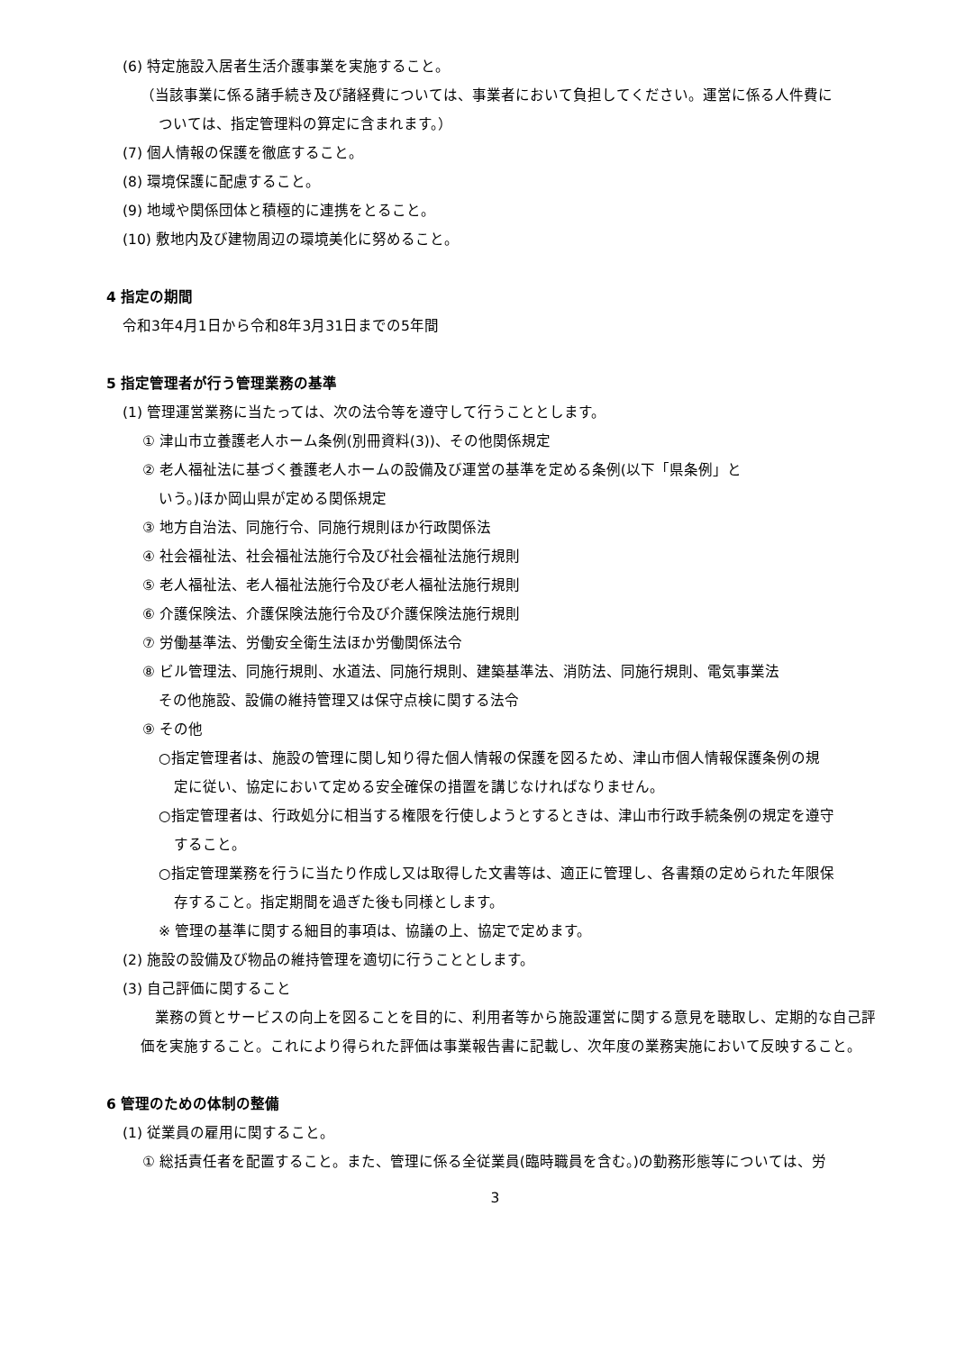(6) 特定施設入居者生活介護事業を実施すること。
（当該事業に係る諸手続き及び諸経費については、事業者において負担してください。運営に係る人件費に
ついては、指定管理料の算定に含まれます。）
(7) 個人情報の保護を徹底すること。
(8) 環境保護に配慮すること。
(9) 地域や関係団体と積極的に連携をとること。
(10) 敷地内及び建物周辺の環境美化に努めること。
4 指定の期間
令和3年4月1日から令和8年3月31日までの5年間
5 指定管理者が行う管理業務の基準
(1) 管理運営業務に当たっては、次の法令等を遵守して行うこととします。
① 津山市立養護老人ホーム条例(別冊資料(3))、その他関係規定
② 老人福祉法に基づく養護老人ホームの設備及び運営の基準を定める条例(以下「県条例」と
いう。)ほか岡山県が定める関係規定
③ 地方自治法、同施行令、同施行規則ほか行政関係法
④ 社会福祉法、社会福祉法施行令及び社会福祉法施行規則
⑤ 老人福祉法、老人福祉法施行令及び老人福祉法施行規則
⑥ 介護保険法、介護保険法施行令及び介護保険法施行規則
⑦ 労働基準法、労働安全衛生法ほか労働関係法令
⑧ ビル管理法、同施行規則、水道法、同施行規則、建築基準法、消防法、同施行規則、電気事業法
その他施設、設備の維持管理又は保守点検に関する法令
⑨ その他
○指定管理者は、施設の管理に関し知り得た個人情報の保護を図るため、津山市個人情報保護条例の規
定に従い、協定において定める安全確保の措置を講じなければなりません。
○指定管理者は、行政処分に相当する権限を行使しようとするときは、津山市行政手続条例の規定を遵守
すること。
○指定管理業務を行うに当たり作成し又は取得した文書等は、適正に管理し、各書類の定められた年限保
存すること。指定期間を過ぎた後も同様とします。
※ 管理の基準に関する細目的事項は、協議の上、協定で定めます。
(2) 施設の設備及び物品の維持管理を適切に行うこととします。
(3) 自己評価に関すること
業務の質とサービスの向上を図ることを目的に、利用者等から施設運営に関する意見を聴取し、定期的な自己評価を実施すること。これにより得られた評価は事業報告書に記載し、次年度の業務実施において反映すること。
6 管理のための体制の整備
(1) 従業員の雇用に関すること。
① 総括責任者を配置すること。また、管理に係る全従業員(臨時職員を含む。)の勤務形態等については、労
3